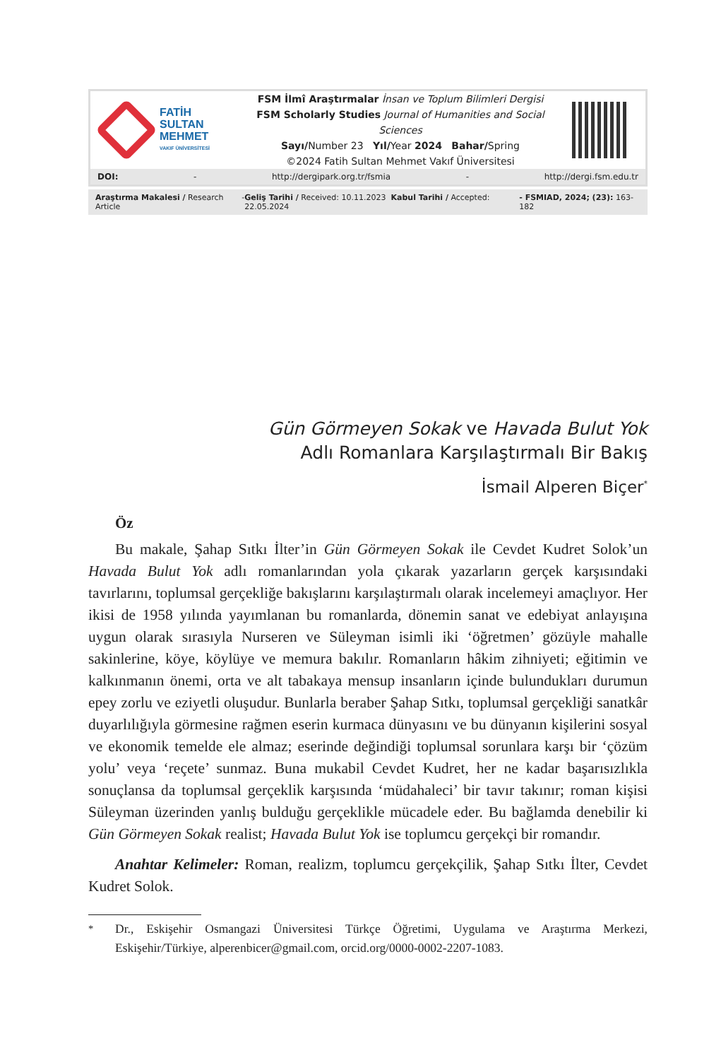FATİH
SULTAN
MEHMET
VAKIF ÜNİVERSİTESİ
FSM İlmî Araştırmalar İnsan ve Toplum Bilimleri Dergisi
FSM Scholarly Studies Journal of Humanities and Social Sciences
Sayı/Number 23 Yıl/Year 2024 Bahar/Spring
©2024 Fatih Sultan Mehmet Vakıf Üniversitesi
DOI: - http://dergipark.org.tr/fsmia - http://dergi.fsm.edu.tr
Araştırma Makalesi / Research Article - Geliş Tarihi / Received: 10.11.2023 Kabul Tarihi / Accepted: 22.05.2024 - FSMIAD, 2024; (23): 163-182
Gün Görmeyen Sokak ve Havada Bulut Yok
Adlı Romanlara Karşılaştırmalı Bir Bakış
İsmail Alperen Biçer<sup>*</sup>
Öz
Bu makale, Şahap Sıtkı İlter’in Gün Görmeyen Sokak ile Cevdet Kudret Solok’un Havada Bulut Yok adlı romanlarından yola çıkarak yazarların gerçek karşısındaki tavırlarını, toplumsal gerçekliğe bakışlarını karşılaştırmalı olarak incelemeyi amaçlıyor. Her ikisi de 1958 yılında yayımlanan bu romanlarda, dönemin sanat ve edebiyat anlayışına uygun olarak sırasıyla Nurseren ve Süleyman isimli iki ‘öğretmen’ gözüyle mahalle sakinlerine, köye, köylüye ve memura bakılır. Romanların hâkim zihniyeti; eğitimin ve kalkınmanın önemi, orta ve alt tabakaya mensup insanların içinde bulundukları durumun epey zorlu ve eziyetli oluşudur. Bunlarla beraber Şahap Sıtkı, toplumsal gerçekliği sanatkâr duyarlılığıyla görmesine rağmen eserin kurmaca dünyasını ve bu dünyanın kişilerini sosyal ve ekonomik temelde ele almaz; eserinde değindiği toplumsal sorunlara karşı bir ‘çözüm yolu’ veya ‘reçete’ sunmaz. Buna mukabil Cevdet Kudret, her ne kadar başarısızlıkla sonuçlansa da toplumsal gerçeklik karşısında ‘müdahaleci’ bir tavır takınır; roman kişisi Süleyman üzerinden yanlış bulduğu gerçeklikle mücadele eder. Bu bağlamda denebilir ki Gün Görmeyen Sokak realist; Havada Bulut Yok ise toplumcu gerçekçi bir romandır.
Anahtar Kelimeler: Roman, realizm, toplumcu gerçekçilik, Şahap Sıtkı İlter, Cevdet Kudret Solok.
<sup>*</sup> Dr., Eskişehir Osmangazi Üniversitesi Türkçe Öğretimi, Uygulama ve Araştırma Merkezi, Eskişehir/Türkiye, alperenbicer@gmail.com, orcid.org/0000-0002-2207-1083.